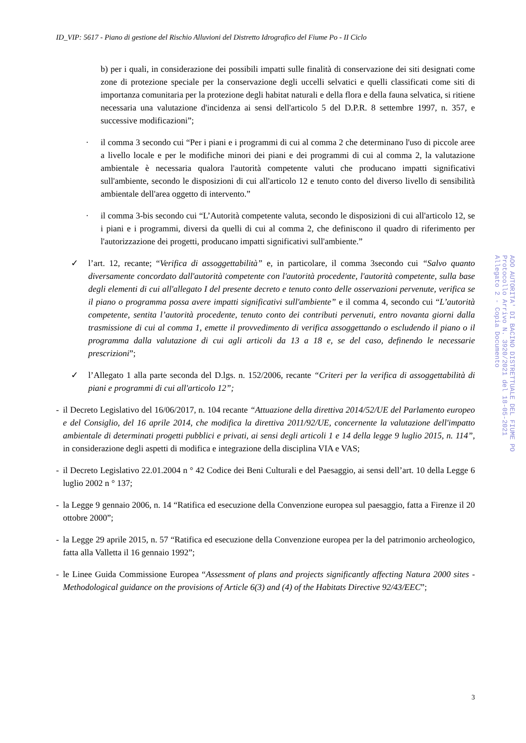ID_VIP: 5617 - Piano di gestione del Rischio Alluvioni del Distretto Idrografico del Fiume Po - II Ciclo
b) per i quali, in considerazione dei possibili impatti sulle finalità di conservazione dei siti designati come zone di protezione speciale per la conservazione degli uccelli selvatici e quelli classificati come siti di importanza comunitaria per la protezione degli habitat naturali e della flora e della fauna selvatica, si ritiene necessaria una valutazione d'incidenza ai sensi dell'articolo 5 del D.P.R. 8 settembre 1997, n. 357, e successive modificazioni”;
· il comma 3 secondo cui “Per i piani e i programmi di cui al comma 2 che determinano l'uso di piccole aree a livello locale e per le modifiche minori dei piani e dei programmi di cui al comma 2, la valutazione ambientale è necessaria qualora l'autorità competente valuti che producano impatti significativi sull'ambiente, secondo le disposizioni di cui all'articolo 12 e tenuto conto del diverso livello di sensibilità ambientale dell'area oggetto di intervento.”
· il comma 3-bis secondo cui “L’Autorità competente valuta, secondo le disposizioni di cui all'articolo 12, se i piani e i programmi, diversi da quelli di cui al comma 2, che definiscono il quadro di riferimento per l'autorizzazione dei progetti, producano impatti significativi sull'ambiente.”
✓ l’art. 12, recante; “Verifica di assoggettabilità” e, in particolare, il comma 3secondo cui “Salvo quanto diversamente concordato dall'autorità competente con l'autorità procedente, l'autorità competente, sulla base degli elementi di cui all'allegato I del presente decreto e tenuto conto delle osservazioni pervenute, verifica se il piano o programma possa avere impatti significativi sull'ambiente” e il comma 4, secondo cui “L’autorità competente, sentita l’autorità procedente, tenuto conto dei contributi pervenuti, entro novanta giorni dalla trasmissione di cui al comma 1, emette il provvedimento di verifica assoggettando o escludendo il piano o il programma dalla valutazione di cui agli articoli da 13 a 18 e, se del caso, definendo le necessarie prescrizioni”;
✓ l’Allegato 1 alla parte seconda del D.lgs. n. 152/2006, recante “Criteri per la verifica di assoggettabilità di piani e programmi di cui all'articolo 12”;
- il Decreto Legislativo del 16/06/2017, n. 104 recante “Attuazione della direttiva 2014/52/UE del Parlamento europeo e del Consiglio, del 16 aprile 2014, che modifica la direttiva 2011/92/UE, concernente la valutazione dell'impatto ambientale di determinati progetti pubblici e privati, ai sensi degli articoli 1 e 14 della legge 9 luglio 2015, n. 114”, in considerazione degli aspetti di modifica e integrazione della disciplina VIA e VAS;
- il Decreto Legislativo 22.01.2004 n ° 42 Codice dei Beni Culturali e del Paesaggio, ai sensi dell’art. 10 della Legge 6 luglio 2002 n ° 137;
- la Legge 9 gennaio 2006, n. 14 “Ratifica ed esecuzione della Convenzione europea sul paesaggio, fatta a Firenze il 20 ottobre 2000”;
- la Legge 29 aprile 2015, n. 57 “Ratifica ed esecuzione della Convenzione europea per la del patrimonio archeologico, fatta alla Valletta il 16 gennaio 1992”;
- le Linee Guida Commissione Europea “Assessment of plans and projects significantly affecting Natura 2000 sites - Methodological guidance on the provisions of Article 6(3) and (4) of the Habitats Directive 92/43/EEC”;
AOO AUTORITA' DI BACINO DISTRETTUALE DEL FIUME PO
Protocollo Arrivo N. 3920/2021 del 18-05-2021
Allegato 2 - Copia Documento
3